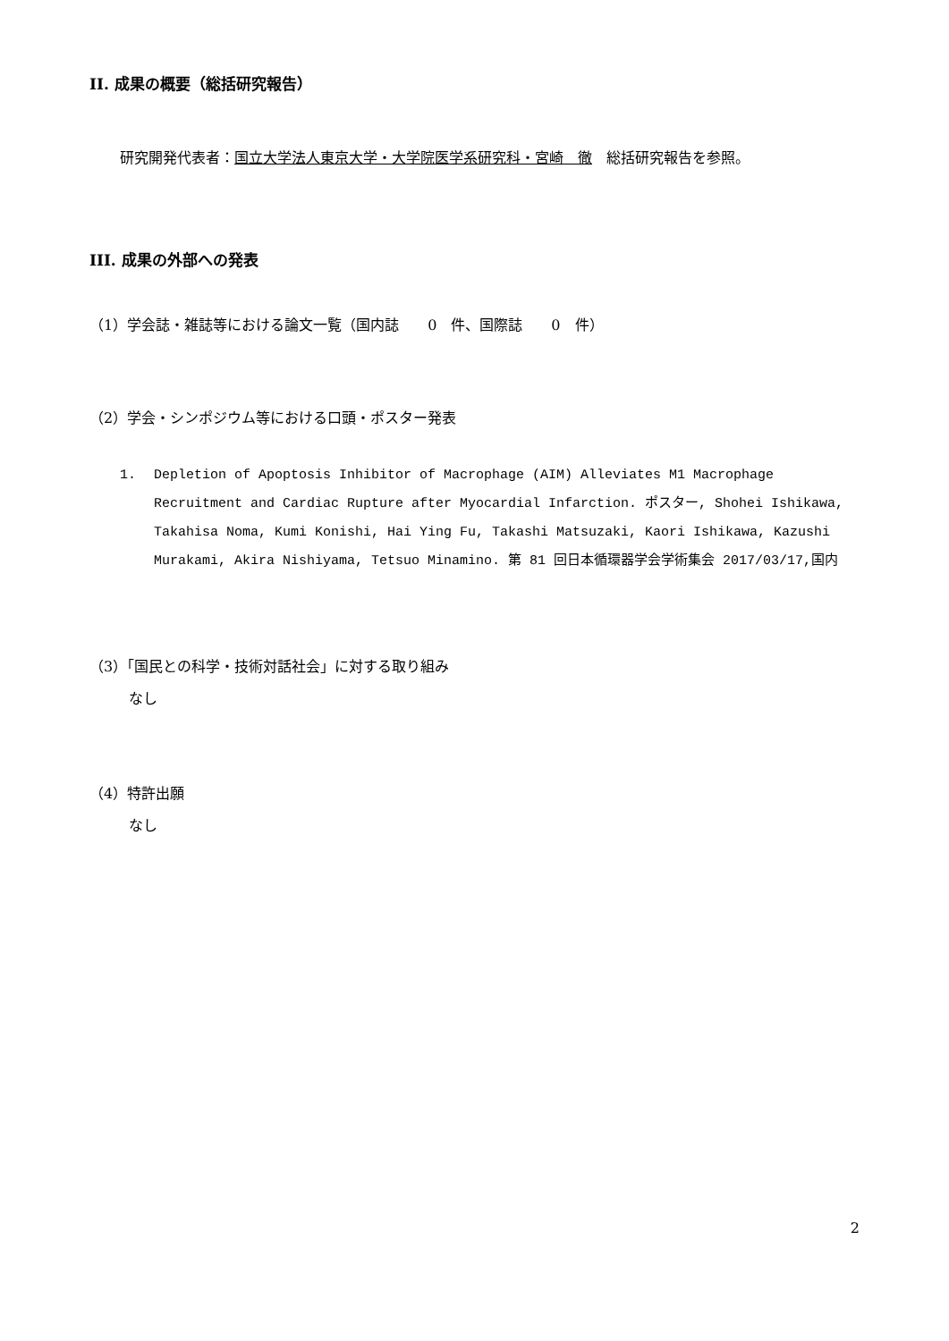II. 成果の概要（総括研究報告）
研究開発代表者：国立大学法人東京大学・大学院医学系研究科・宮崎　徹　総括研究報告を参照。
III. 成果の外部への発表
（1）学会誌・雑誌等における論文一覧（国内誌　　0　件、国際誌　　0　件）
（2）学会・シンポジウム等における口頭・ポスター発表
1. Depletion of Apoptosis Inhibitor of Macrophage (AIM) Alleviates M1 Macrophage Recruitment and Cardiac Rupture after Myocardial Infarction. ポスター, Shohei Ishikawa, Takahisa Noma, Kumi Konishi, Hai Ying Fu, Takashi Matsuzaki, Kaori Ishikawa, Kazushi Murakami, Akira Nishiyama, Tetsuo Minamino. 第 81 回日本循環器学会学術集会 2017/03/17,国内
（3）「国民との科学・技術対話社会」に対する取り組み
なし
（4）特許出願
なし
2